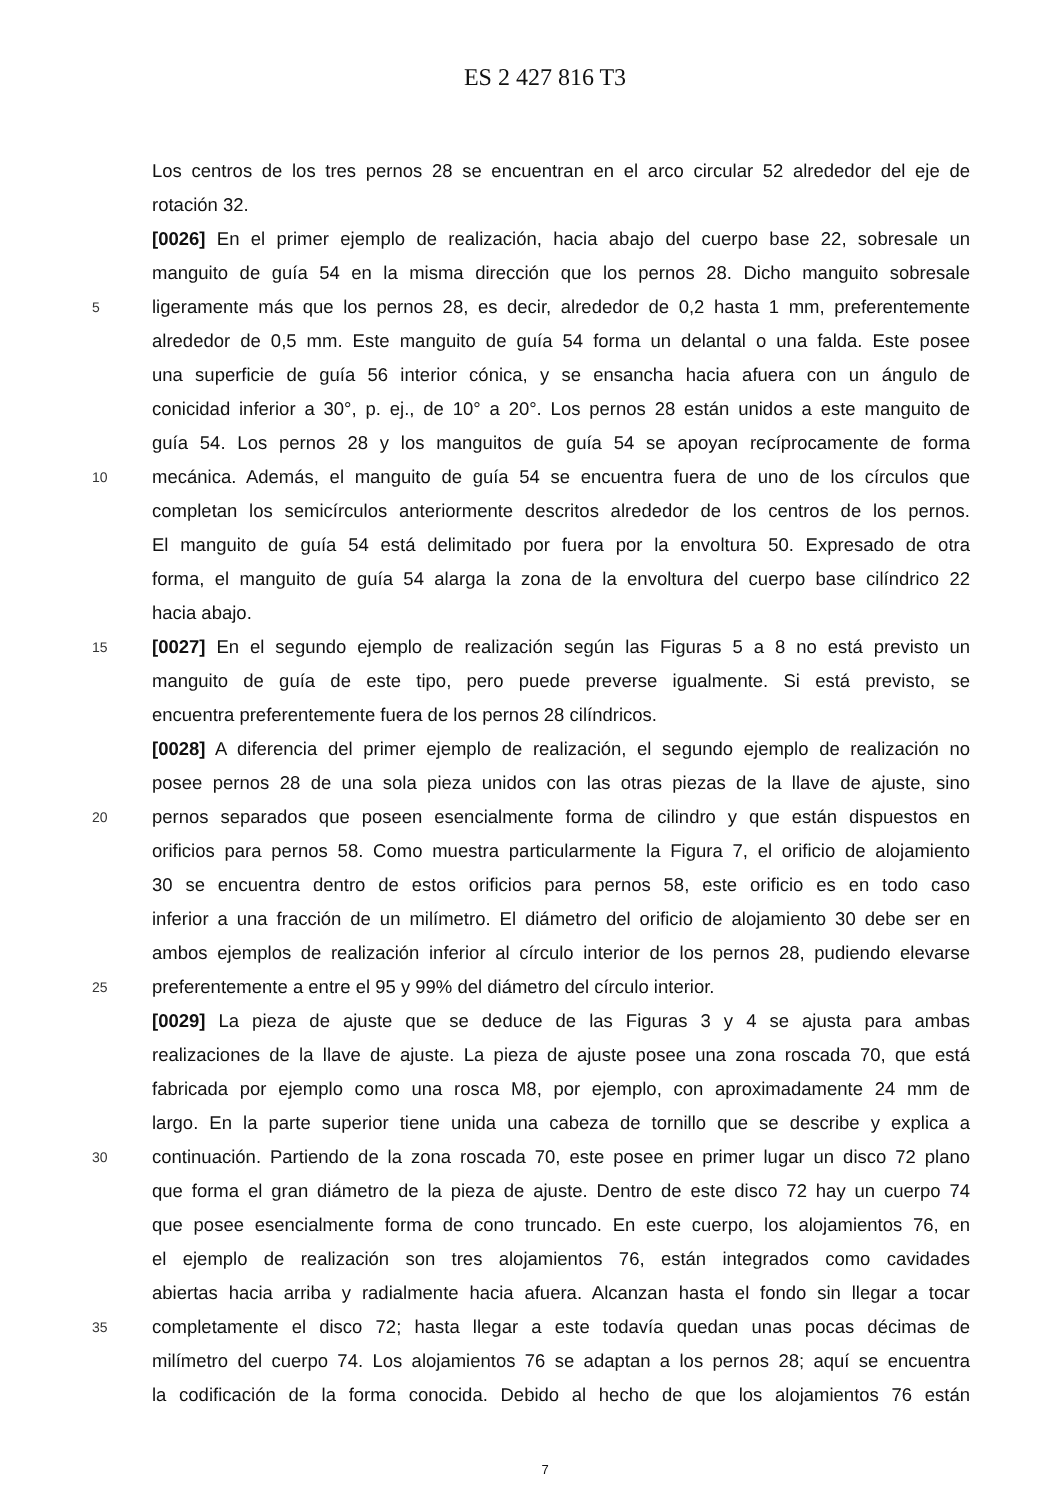ES 2 427 816 T3
Los centros de los tres pernos 28 se encuentran en el arco circular 52 alrededor del eje de
rotación 32.
[0026] En el primer ejemplo de realización, hacia abajo del cuerpo base 22, sobresale un
manguito de guía 54 en la misma dirección que los pernos 28. Dicho manguito sobresale
5 ligeramente más que los pernos 28, es decir, alrededor de 0,2 hasta 1 mm, preferentemente
alrededor de 0,5 mm. Este manguito de guía 54 forma un delantal o una falda. Este posee
una superficie de guía 56 interior cónica, y se ensancha hacia afuera con un ángulo de
conicidad inferior a 30°, p. ej., de 10° a 20°. Los pernos 28 están unidos a este manguito de
guía 54. Los pernos 28 y los manguitos de guía 54 se apoyan recíprocamente de forma
10 mecánica. Además, el manguito de guía 54 se encuentra fuera de uno de los círculos que
completan los semicírculos anteriormente descritos alrededor de los centros de los pernos.
El manguito de guía 54 está delimitado por fuera por la envoltura 50. Expresado de otra
forma, el manguito de guía 54 alarga la zona de la envoltura del cuerpo base cilíndrico 22
hacia abajo.
15 [0027] En el segundo ejemplo de realización según las Figuras 5 a 8 no está previsto un
manguito de guía de este tipo, pero puede preverse igualmente. Si está previsto, se
encuentra preferentemente fuera de los pernos 28 cilíndricos.
[0028] A diferencia del primer ejemplo de realización, el segundo ejemplo de realización no
posee pernos 28 de una sola pieza unidos con las otras piezas de la llave de ajuste, sino
20 pernos separados que poseen esencialmente forma de cilindro y que están dispuestos en
orificios para pernos 58. Como muestra particularmente la Figura 7, el orificio de alojamiento
30 se encuentra dentro de estos orificios para pernos 58, este orificio es en todo caso
inferior a una fracción de un milímetro. El diámetro del orificio de alojamiento 30 debe ser en
ambos ejemplos de realización inferior al círculo interior de los pernos 28, pudiendo elevarse
25 preferentemente a entre el 95 y 99% del diámetro del círculo interior.
[0029] La pieza de ajuste que se deduce de las Figuras 3 y 4 se ajusta para ambas
realizaciones de la llave de ajuste. La pieza de ajuste posee una zona roscada 70, que está
fabricada por ejemplo como una rosca M8, por ejemplo, con aproximadamente 24 mm de
largo. En la parte superior tiene unida una cabeza de tornillo que se describe y explica a
30 continuación. Partiendo de la zona roscada 70, este posee en primer lugar un disco 72 plano
que forma el gran diámetro de la pieza de ajuste. Dentro de este disco 72 hay un cuerpo 74
que posee esencialmente forma de cono truncado. En este cuerpo, los alojamientos 76, en
el ejemplo de realización son tres alojamientos 76, están integrados como cavidades
abiertas hacia arriba y radialmente hacia afuera. Alcanzan hasta el fondo sin llegar a tocar
35 completamente el disco 72; hasta llegar a este todavía quedan unas pocas décimas de
milímetro del cuerpo 74. Los alojamientos 76 se adaptan a los pernos 28; aquí se encuentra
la codificación de la forma conocida. Debido al hecho de que los alojamientos 76 están
7